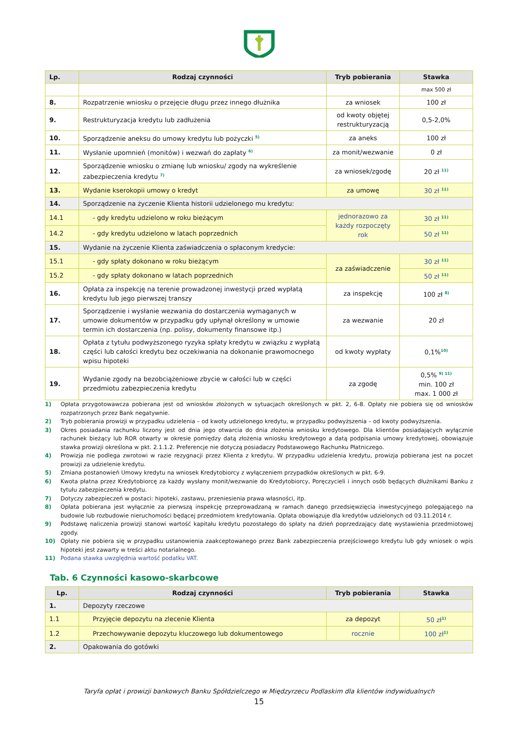| Lp. | Rodzaj czynności | Tryb pobierania | Stawka |
| --- | --- | --- | --- |
| | | | max 500 zł |
| 8. | Rozpatrzenie wniosku o przejęcie długu przez innego dłużnika | za wniosek | 100 zł |
| 9. | Restrukturyzacja kredytu lub zadłużenia | od kwoty objętej restrukturyzacją | 0,5-2,0% |
| 10. | Sporządzenie aneksu do umowy kredytu lub pożyczki <sup>5)</sup> | za aneks | 100 zł |
| 11. | Wysłanie upomnień (monitów) i wezwań do zapłaty <sup>6)</sup> | za monit/wezwanie | 0 zł |
| 12. | Sporządzenie wniosku o zmianę lub wniosku/ zgody na wykreślenie zabezpieczenia kredytu <sup>7)</sup> | za wniosek/zgodę | 20 zł <sup>11)</sup> |
| 13. | Wydanie kserokopii umowy o kredyt | za umowę | 30 zł <sup>11)</sup> |
| 14. | Sporządzenie na życzenie Klienta historii udzielonego mu kredytu: | | |
| 14.1 | - gdy kredytu udzielono w roku bieżącym | jednorazowo za każdy rozpoczęty rok | 30 zł <sup>11)</sup> |
| 14.2 | - gdy kredytu udzielono w latach poprzednich | | 50 zł <sup>11)</sup> |
| 15. | Wydanie na życzenie Klienta zaświadczenia o spłaconym kredycie: | | |
| 15.1 | - gdy spłaty dokonano w roku bieżącym | za zaświadczenie | 30 zł <sup>11)</sup> |
| 15.2 | - gdy spłaty dokonano w latach poprzednich | | 50 zł <sup>11)</sup> |
| 16. | Opłata za inspekcję na terenie prowadzonej inwestycji przed wypłatą kredytu lub jego pierwszej transzy | za inspekcję | 100 zł <sup>8)</sup> |
| 17. | Sporządzenie i wysłanie wezwania do dostarczenia wymaganych w umowie dokumentów w przypadku gdy upłynął określony w umowie termin ich dostarczenia (np. polisy, dokumenty finansowe itp.) | za wezwanie | 20 zł |
| 18. | Opłata z tytułu podwyższonego ryzyka spłaty kredytu w związku z wypłatą części lub całości kredytu bez oczekiwania na dokonanie prawomocnego wpisu hipoteki | od kwoty wypłaty | 0,1%<sup>10)</sup> |
| 19. | Wydanie zgody na bezobciążeniowe zbycie w całości lub w części przedmiotu zabezpieczenia kredytu | za zgodę | 0,5% <sup>9) 11)</sup> min. 100 zł max. 1 000 zł |
1) Opłata przygotowawcza pobierana jest od wniosków złożonych w sytuacjach określonych w pkt. 2, 6-8. Opłaty nie pobiera się od wniosków rozpatrzonych przez Bank negatywnie.
2) Tryb pobierania prowizji w przypadku udzielenia – od kwoty udzielonego kredytu, w przypadku podwyższenia – od kwoty podwyższenia.
3) Okres posiadania rachunku liczony jest od dnia jego otwarcia do dnia złożenia wniosku kredytowego. Dla klientów posiadających wyłącznie rachunek bieżący lub ROR otwarty w okresie pomiędzy datą złożenia wniosku kredytowego a datą podpisania umowy kredytowej, obowiązuje stawka prowizji określona w pkt. 2.1.1.2. Preferencje nie dotyczą posiadaczy Podstawowego Rachunku Płatniczego.
4) Prowizja nie podlega zwrotowi w razie rezygnacji przez Klienta z kredytu. W przypadku udzielenia kredytu, prowizja pobierana jest na poczet prowizji za udzielenie kredytu.
5) Zmiana postanowień Umowy kredytu na wniosek Kredytobiorcy z wyłączeniem przypadków określonych w pkt. 6-9.
6) Kwota płatna przez Kredytobiorcę za każdy wysłany monit/wezwanie do Kredytobiorcy, Poręczycieli i innych osób będących dłużnikami Banku z tytułu zabezpieczenia kredytu.
7) Dotyczy zabezpieczeń w postaci: hipoteki, zastawu, przeniesienia prawa własności, itp.
8) Opłata pobierana jest wyłącznie za pierwszą inspekcję przeprowadzaną w ramach danego przedsięwzięcia inwestycyjnego polegającego na budowie lub rozbudowie nieruchomości będącej przedmiotem kredytowania. Opłata obowiązuje dla kredytów udzielonych od 03.11.2014 r.
9) Podstawę naliczenia prowizji stanowi wartość kapitału kredytu pozostałego do spłaty na dzień poprzedzający datę wystawienia przedmiotowej zgody.
10) Opłaty nie pobiera się w przypadku ustanowienia zaakceptowanego przez Bank zabezpieczenia przejściowego kredytu lub gdy wniosek o wpis hipoteki jest zawarty w treści aktu notarialnego.
11) Podana stawka uwzględnia wartość podatku VAT.
Tab. 6 Czynności kasowo-skarbcowe
| Lp. | Rodzaj czynności | Tryb pobierania | Stawka |
| --- | --- | --- | --- |
| 1. | Depozyty rzeczowe | | |
| 1.1 | Przyjęcie depozytu na zlecenie Klienta | za depozyt | 50 zł<sup>1)</sup> |
| 1.2 | Przechowywanie depozytu kluczowego lub dokumentowego | rocznie | 100 zł<sup>1)</sup> |
| 2. | Opakowania do gotówki | | |
Taryfa opłat i prowizji bankowych Banku Spółdzielczego w Międzyrzecu Podlaskim dla klientów indywidualnych
15